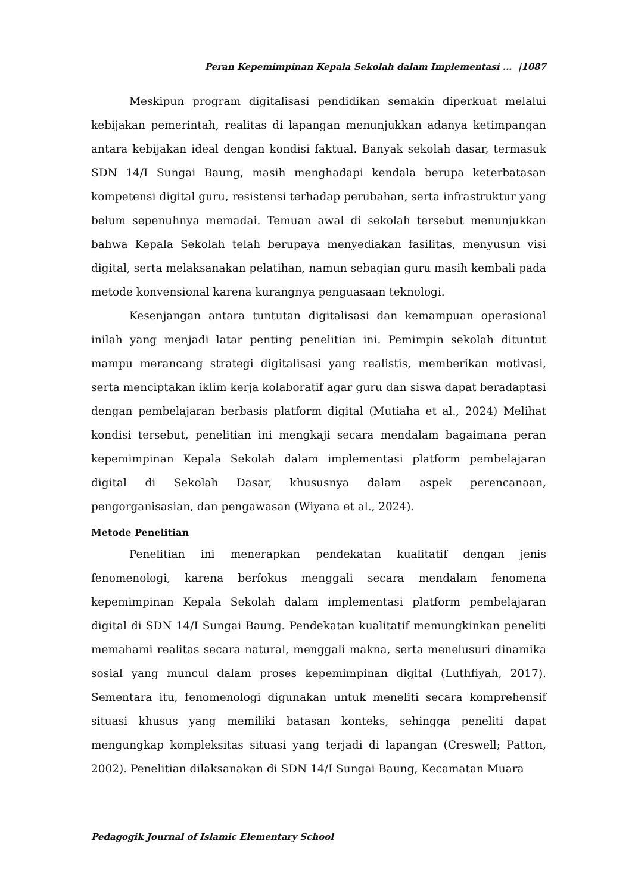Peran Kepemimpinan Kepala Sekolah dalam Implementasi ... |1087
Meskipun program digitalisasi pendidikan semakin diperkuat melalui kebijakan pemerintah, realitas di lapangan menunjukkan adanya ketimpangan antara kebijakan ideal dengan kondisi faktual. Banyak sekolah dasar, termasuk SDN 14/I Sungai Baung, masih menghadapi kendala berupa keterbatasan kompetensi digital guru, resistensi terhadap perubahan, serta infrastruktur yang belum sepenuhnya memadai. Temuan awal di sekolah tersebut menunjukkan bahwa Kepala Sekolah telah berupaya menyediakan fasilitas, menyusun visi digital, serta melaksanakan pelatihan, namun sebagian guru masih kembali pada metode konvensional karena kurangnya penguasaan teknologi.
Kesenjangan antara tuntutan digitalisasi dan kemampuan operasional inilah yang menjadi latar penting penelitian ini. Pemimpin sekolah dituntut mampu merancang strategi digitalisasi yang realistis, memberikan motivasi, serta menciptakan iklim kerja kolaboratif agar guru dan siswa dapat beradaptasi dengan pembelajaran berbasis platform digital (Mutiaha et al., 2024) Melihat kondisi tersebut, penelitian ini mengkaji secara mendalam bagaimana peran kepemimpinan Kepala Sekolah dalam implementasi platform pembelajaran digital di Sekolah Dasar, khususnya dalam aspek perencanaan, pengorganisasian, dan pengawasan (Wiyana et al., 2024).
Metode Penelitian
Penelitian ini menerapkan pendekatan kualitatif dengan jenis fenomenologi, karena berfokus menggali secara mendalam fenomena kepemimpinan Kepala Sekolah dalam implementasi platform pembelajaran digital di SDN 14/I Sungai Baung. Pendekatan kualitatif memungkinkan peneliti memahami realitas secara natural, menggali makna, serta menelusuri dinamika sosial yang muncul dalam proses kepemimpinan digital (Luthfiyah, 2017). Sementara itu, fenomenologi digunakan untuk meneliti secara komprehensif situasi khusus yang memiliki batasan konteks, sehingga peneliti dapat mengungkap kompleksitas situasi yang terjadi di lapangan (Creswell; Patton, 2002). Penelitian dilaksanakan di SDN 14/I Sungai Baung, Kecamatan Muara
Pedagogik Journal of Islamic Elementary School